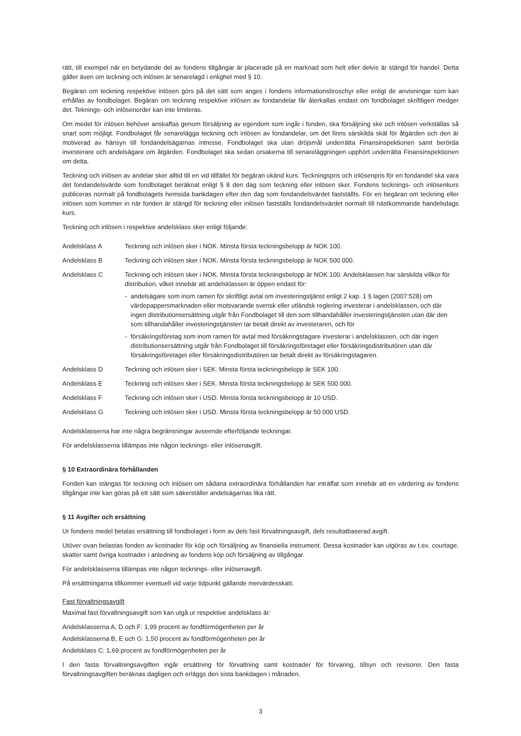rätt, till exempel när en betydande del av fondens tillgångar är placerade på en marknad som helt eller delvis är stängd för handel. Detta gäller även om teckning och inlösen är senarelagd i enlighet med § 10.
Begäran om teckning respektive inlösen görs på det sätt som anges i fondens informationsbroschyr eller enligt de anvisningar som kan erhållas av fondbolaget. Begäran om teckning respektive inlösen av fondandelar får återkallas endast om fondbolaget skriftligen medger det. Teknings- och inlösenorder kan inte limiteras.
Om medel för inlösen behöver anskaffas genom försäljning av egendom som ingår i fonden, ska försäljning ske och inlösen verkställas så snart som möjligt. Fondbolaget får senarelägga teckning och inlösen av fondandelar, om det finns särskilda skäl för åtgärden och den är motiverad av hänsyn till fondandelsägarnas intresse. Fondbolaget ska utan dröjsmål underrätta Finansinspektionen samt berörda investerare och andelsägare om åtgärden. Fondbolaget ska sedan orsakerna till senareläggningen upphört underrätta Finansinspektionen om detta.
Teckning och inlösen av andelar sker alltid till en vid tillfället för begäran okänd kurs. Teckningspris och inlösenpris för en fondandel ska vara det fondandelsvärde som fondbolaget beräknat enligt § 8 den dag som teckning eller inlösen sker. Fondens tecknings- och inlösenkurs publiceras normalt på fondbolagets hemsida bankdagen efter den dag som fondandelsvärdet fastställts. För en begäran om teckning eller inlösen som kommer in när fonden är stängd för teckning eller inlösen fastställs fondandelsvärdet normalt till nästkommande handelsdags kurs.
Teckning och inlösen i respektive andelsklass sker enligt följande:
Andelsklass A Teckning och inlösen sker i NOK. Minsta första teckningsbelopp är NOK 100.
Andelsklass B Teckning och inlösen sker i NOK. Minsta första teckningsbelopp är NOK 500 000.
Andelsklass C Teckning och inlösen sker i NOK. Minsta första teckningsbelopp är NOK 100. Andelsklassen har särskilda villkor för distribution, vilket innebär att andelsklassen är öppen endast för:
- andelsägare som inom ramen för skriftligt avtal om investeringstjänst enligt 2 kap. 1 § lagen (2007:528) om värdepappersmarknaden eller motsvarande svensk eller utländsk reglering investerar i andelsklassen, och där ingen distributionsersättning utgår från Fondbolaget till den som tillhandahåller investeringstjänsten utan där den som tillhandahåller investeringstjänsten tar betalt direkt av investeraren, och för
- försäkringsföretag som inom ramen för avtal med försäkringstagare investerar i andelsklassen, och där ingen distributionsersättning utgår från Fondbolaget till försäkringsföretaget eller försäkringsdistributören utan där försäkringsföretaget eller försäkringsdistributören tar betalt direkt av försäkringstagaren.
Andelsklass D Teckning och inlösen sker i SEK. Minsta första teckningsbelopp är SEK 100.
Andelsklass E Teckning och inlösen sker i SEK. Minsta första teckningsbelopp är SEK 500 000.
Andelsklass F Teckning och inlösen sker i USD. Minsta första teckningsbelopp är 10 USD.
Andelsklass G Teckning och inlösen sker i USD. Minsta första teckningsbelopp är 50 000 USD.
Andelsklasserna har inte några begränsningar avseende efterföljande teckningar.
För andelsklasserna tillämpas inte någon tecknings- eller inlösenavgift.
§ 10 Extraordinära förhållanden
Fonden kan stängas för teckning och inlösen om sådana extraordinära förhållanden har inträffat som innebär att en värdering av fondens tillgångar inte kan göras på ett sätt som säkerställer andelsägarnas lika rätt.
§ 11 Avgifter och ersättning
Ur fondens medel betalas ersättning till fondbolaget i form av dels fast förvaltningsavgift, dels resultatbaserad avgift.
Utöver ovan belastas fonden av kostnader för köp och försäljning av finansiella instrument. Dessa kostnader kan utgöras av t.ex. courtage, skatter samt övriga kostnader i anledning av fondens köp och försäljning av tillgångar.
För andelsklasserna tillämpas inte någon tecknings- eller inlösenavgift.
På ersättningarna tillkommer eventuell vid varje tidpunkt gällande mervärdesskatt.
Fast förvaltningsavgift
Maximal fast förvaltningsavgift som kan utgå ur respektive andelsklass är:
Andelsklasserna A, D och F: 1,99 procent av fondförmögenheten per år
Andelsklasserna B, E och G: 1,50 procent av fondförmögenheten per år
Andelsklass C: 1,69 procent av fondförmögenheten per år
I den fasta förvaltningsavgiften ingår ersättning för förvaltning samt kostnader för förvaring, tillsyn och revisorer. Den fasta förvaltningsavgiften beräknas dagligen och erläggs den sista bankdagen i månaden.
3